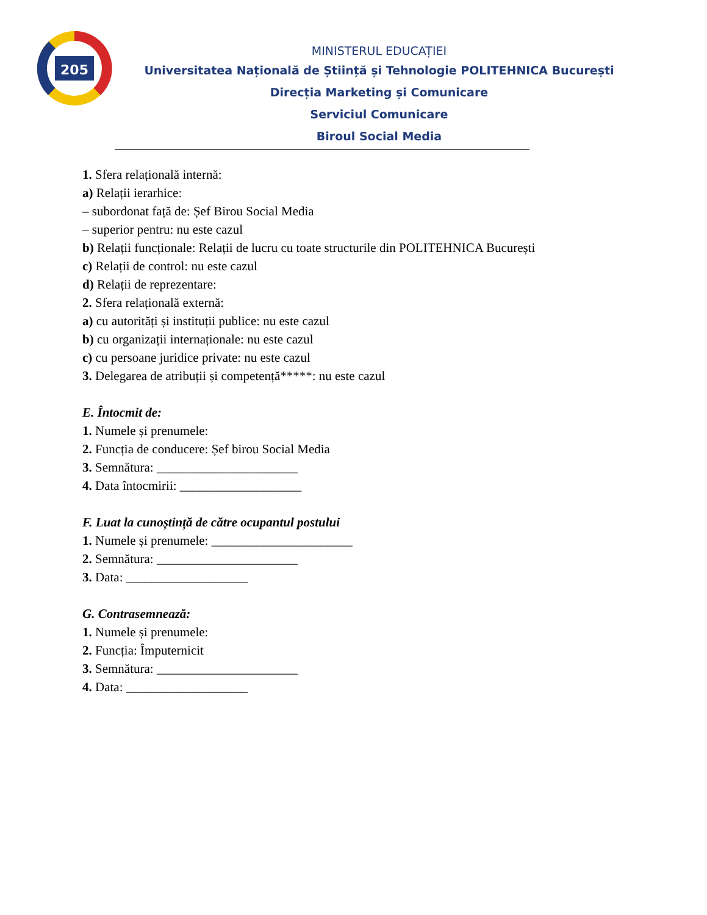205
MINISTERUL EDUCAȚIEI
Universitatea Națională de Știință și Tehnologie POLITEHNICA București
Direcția Marketing și Comunicare
Serviciul Comunicare
Biroul Social Media
1. Sfera relațională internă:
a) Relații ierarhice:
– subordonat față de: Șef Birou Social Media
– superior pentru: nu este cazul
b) Relații funcționale: Relații de lucru cu toate structurile din POLITEHNICA București
c) Relații de control: nu este cazul
d) Relații de reprezentare:
2. Sfera relațională externă:
a) cu autorități și instituții publice: nu este cazul
b) cu organizații internaționale: nu este cazul
c) cu persoane juridice private: nu este cazul
3. Delegarea de atribuții și competență*****: nu este cazul
E. Întocmit de:
1. Numele și prenumele:
2. Funcția de conducere: Șef birou Social Media
3. Semnătura: ______________________
4. Data întocmirii: ___________________
F. Luat la cunoștință de către ocupantul postului
1. Numele și prenumele: ______________________
2. Semnătura: ______________________
3. Data: ___________________
G. Contrasemnează:
1. Numele și prenumele:
2. Funcția: Împuternicit
3. Semnătura: ______________________
4. Data: ___________________